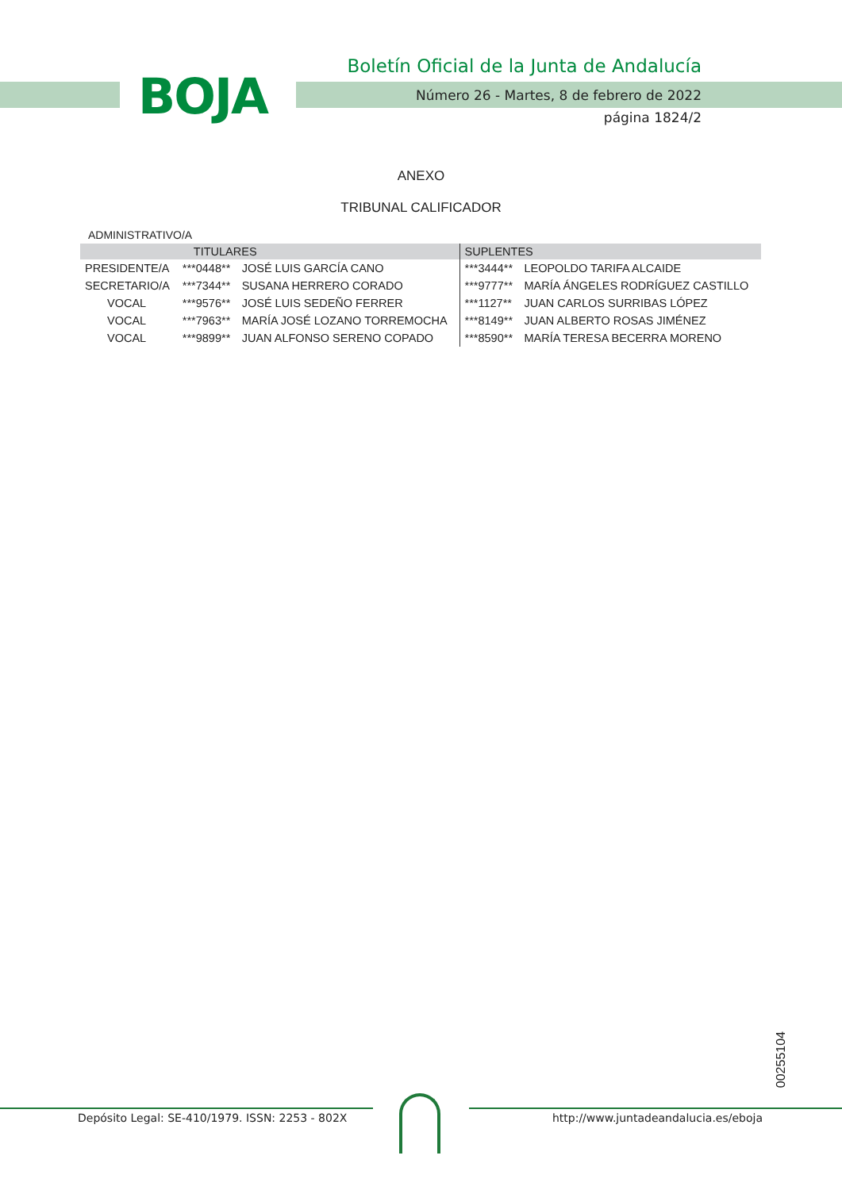BOJA
Boletín Oficial de la Junta de Andalucía
Número 26 - Martes, 8 de febrero de 2022
página 1824/2
ANEXO
TRIBUNAL CALIFICADOR
ADMINISTRATIVO/A
| | TITULARES | | SUPLENTES | |
| --- | --- | --- | --- | --- |
| PRESIDENTE/A | ***0448** | JOSÉ LUIS GARCÍA CANO | ***3444** | LEOPOLDO TARIFA ALCAIDE |
| SECRETARIO/A | ***7344** | SUSANA HERRERO CORADO | ***9777** | MARÍA ÁNGELES RODRÍGUEZ CASTILLO |
| VOCAL | ***9576** | JOSÉ LUIS SEDEÑO FERRER | ***1127** | JUAN CARLOS SURRIBAS LÓPEZ |
| VOCAL | ***7963** | MARÍA JOSÉ LOZANO TORREMOCHA | ***8149** | JUAN ALBERTO ROSAS JIMÉNEZ |
| VOCAL | ***9899** | JUAN ALFONSO SERENO COPADO | ***8590** | MARÍA TERESA BECERRA MORENO |
00255104
Depósito Legal: SE-410/1979. ISSN: 2253 - 802X http://www.juntadeandalucia.es/eboja